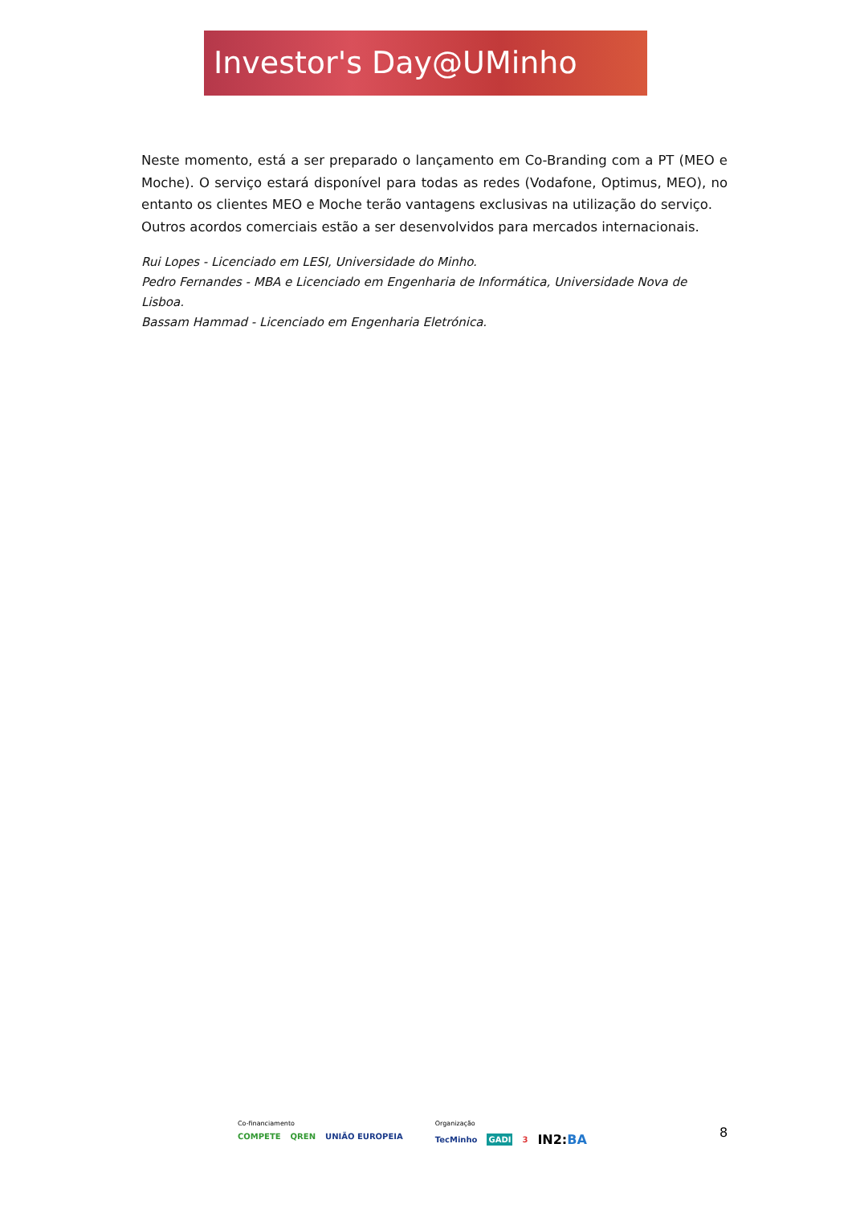Investor's Day@UMinho
Neste momento, está a ser preparado o lançamento em Co-Branding com a PT (MEO e Moche). O serviço estará disponível para todas as redes (Vodafone, Optimus, MEO), no entanto os clientes MEO e Moche terão vantagens exclusivas na utilização do serviço.
Outros acordos comerciais estão a ser desenvolvidos para mercados internacionais.
Rui Lopes - Licenciado em LESI, Universidade do Minho.
Pedro Fernandes - MBA e Licenciado em Engenharia de Informática, Universidade Nova de Lisboa.
Bassam Hammad - Licenciado em Engenharia Eletrónica.
Co-financiamento
COMPETE QREN UNIÃO EUROPEIA
Organização
TecMinho GADI 3 IN2:BA
8